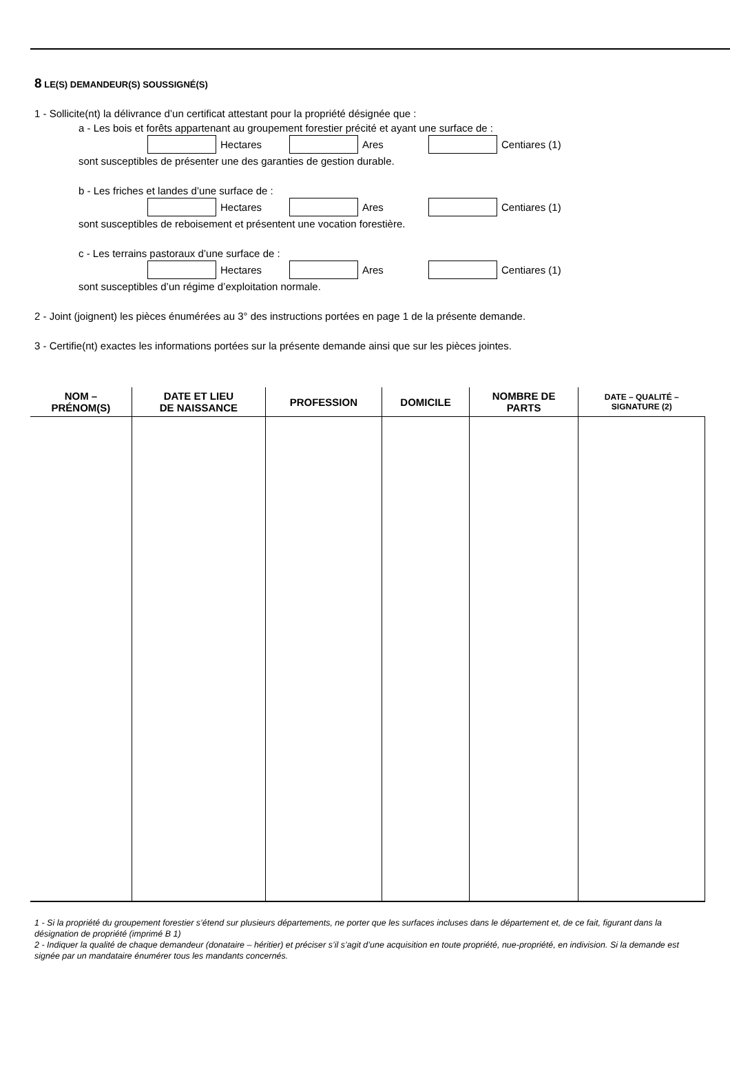8 LE(S) DEMANDEUR(S) SOUSSIGNÉ(S)
1 - Sollicite(nt) la délivrance d’un certificat attestant pour la propriété désignée que :
a - Les bois et forêts appartenant au groupement forestier précité et ayant une surface de :
Hectares Ares Centiares (1)
sont susceptibles de présenter une des garanties de gestion durable.
b - Les friches et landes d’une surface de :
Hectares Ares Centiares (1)
sont susceptibles de reboisement et présentent une vocation forestière.
c - Les terrains pastoraux d’une surface de :
Hectares Ares Centiares (1)
sont susceptibles d’un régime d’exploitation normale.
2 - Joint (joignent) les pièces énumérées au 3° des instructions portées en page 1 de la présente demande.
3 - Certifie(nt) exactes les informations portées sur la présente demande ainsi que sur les pièces jointes.
| NOM – PRÉNOM(S) | DATE ET LIEU DE NAISSANCE | PROFESSION | DOMICILE | NOMBRE DE PARTS | DATE – QUALITÉ – SIGNATURE (2) |
| --- | --- | --- | --- | --- | --- |
1 - Si la propriété du groupement forestier s’étend sur plusieurs départements, ne porter que les surfaces incluses dans le département et, de ce fait, figurant dans la désignation de propriété (imprimé B 1)
2 - Indiquer la qualité de chaque demandeur (donataire – héritier) et préciser s’il s’agit d’une acquisition en toute propriété, nue-propriété, en indivision. Si la demande est signée par un mandataire énumérer tous les mandants concernés.